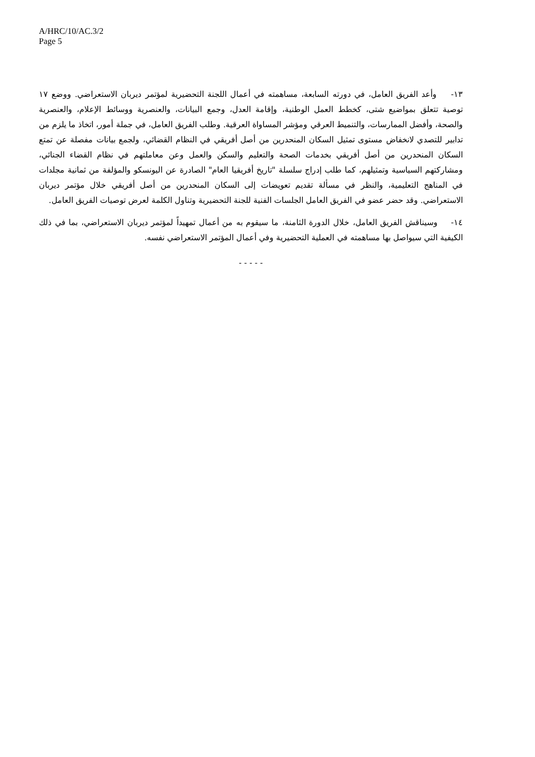A/HRC/10/AC.3/2
Page 5
١٣- وأعد الفريق العامل، في دورته السابعة، مساهمته في أعمال اللجنة التحضيرية لمؤتمر ديربان الاستعراضي. ووضع ١٧ توصية تتعلق بمواضيع شتى، كخطط العمل الوطنية، وإقامة العدل، وجمع البيانات، والعنصرية ووسائط الإعلام، والعنصرية والصحة، وأفضل الممارسات، والتنميط العرقي ومؤشر المساواة العرقية. وطلب الفريق العامل، في جملة أمور، اتخاذ ما يلزم من تدابير للتصدي لانخفاض مستوى تمثيل السكان المنحدرين من أصل أفريقي في النظام القضائي، ولجمع بيانات مفصلة عن تمتع السكان المنحدرين من أصل أفريقي بخدمات الصحة والتعليم والسكن والعمل وعن معاملتهم في نظام القضاء الجنائي، ومشاركتهم السياسية وتمثيلهم، كما طلب إدراج سلسلة "تاريخ أفريقيا العام" الصادرة عن اليونسكو والمؤلفة من ثمانية مجلدات في المناهج التعليمية، والنظر في مسألة تقديم تعويضات إلى السكان المنحدرين من أصل أفريقي خلال مؤتمر ديربان الاستعراضي. وقد حضر عضو في الفريق العامل الجلسات الفنية للجنة التحضيرية وتناول الكلمة لعرض توصيات الفريق العامل.
١٤- وسيناقش الفريق العامل، خلال الدورة الثامنة، ما سيقوم به من أعمال تمهيداً لمؤتمر ديربان الاستعراضي، بما في ذلك الكيفية التي سيواصل بها مساهمته في العملية التحضيرية وفي أعمال المؤتمر الاستعراضي نفسه.
- - - - -